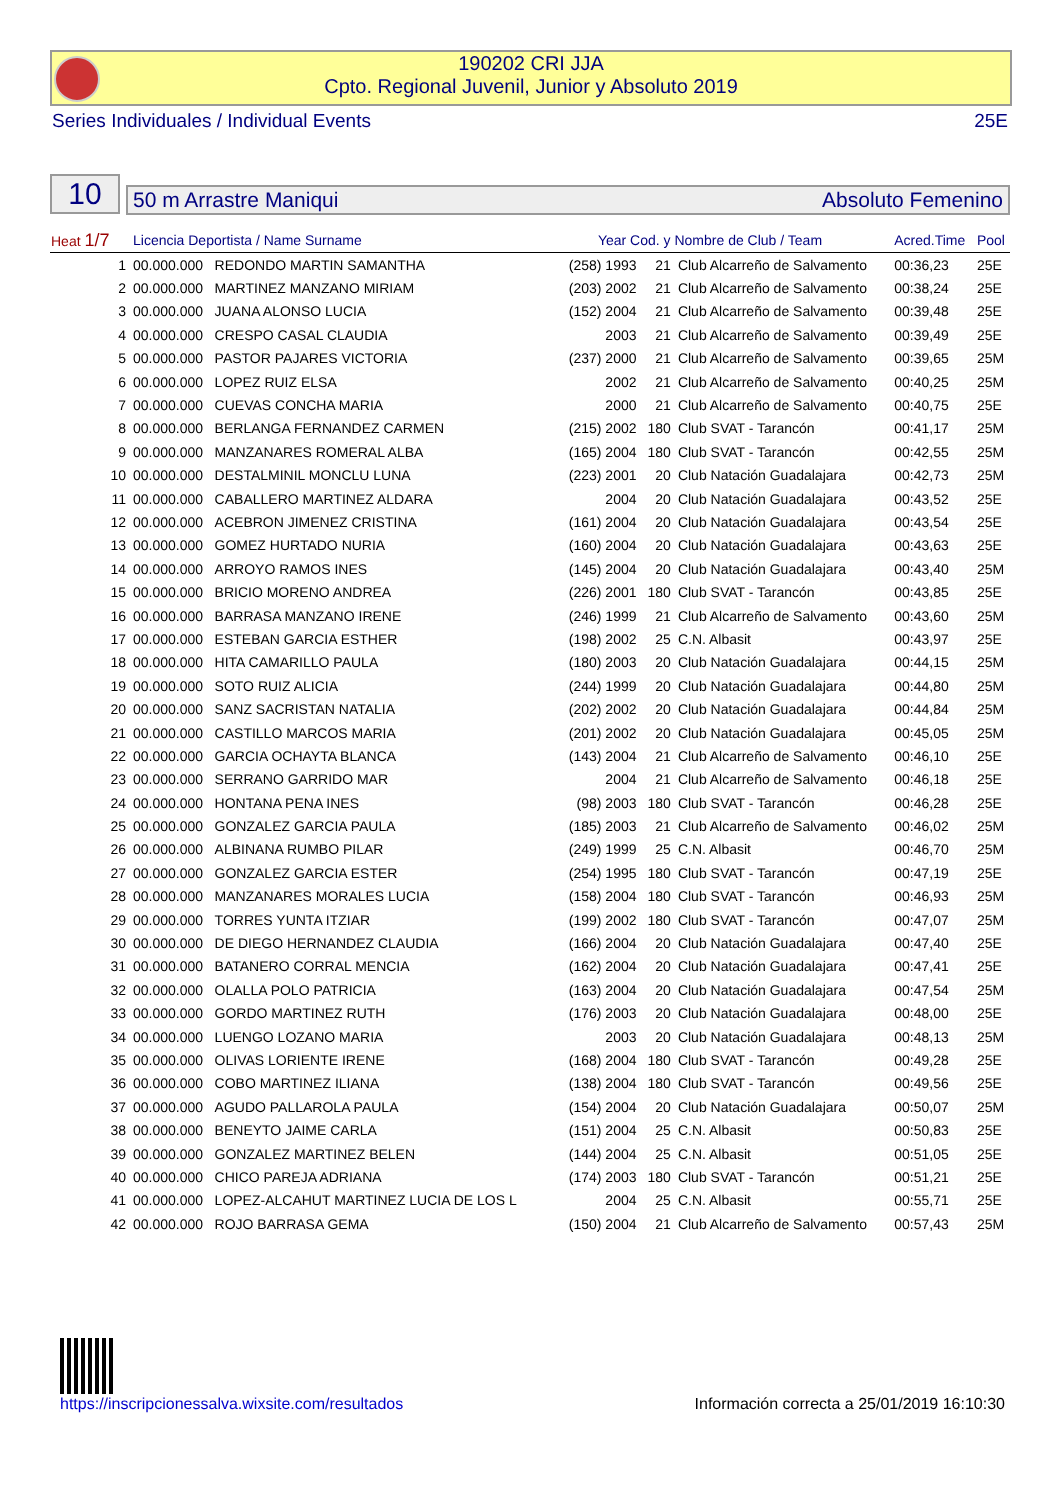190202 CRI JJA
Cpto. Regional Juvenil, Junior y Absoluto 2019
Series Individuales / Individual Events 25E
10
50 m Arrastre Maniqui Absoluto Femenino
| Heat 1/7 | Licencia Deportista / Name Surname | | Year Cod. y Nombre de Club / Team | | | Acred.Time | Pool |
| --- | --- | --- | --- | --- | --- | --- | --- |
| 1 | 00.000.000 | REDONDO MARTIN SAMANTHA | (258) 1993 | 21 | Club Alcarreño de Salvamento | 00:36,23 | 25E |
| 2 | 00.000.000 | MARTINEZ MANZANO MIRIAM | (203) 2002 | 21 | Club Alcarreño de Salvamento | 00:38,24 | 25E |
| 3 | 00.000.000 | JUANA ALONSO LUCIA | (152) 2004 | 21 | Club Alcarreño de Salvamento | 00:39,48 | 25E |
| 4 | 00.000.000 | CRESPO CASAL CLAUDIA | 2003 | 21 | Club Alcarreño de Salvamento | 00:39,49 | 25E |
| 5 | 00.000.000 | PASTOR PAJARES VICTORIA | (237) 2000 | 21 | Club Alcarreño de Salvamento | 00:39,65 | 25M |
| 6 | 00.000.000 | LOPEZ RUIZ ELSA | 2002 | 21 | Club Alcarreño de Salvamento | 00:40,25 | 25M |
| 7 | 00.000.000 | CUEVAS CONCHA MARIA | 2000 | 21 | Club Alcarreño de Salvamento | 00:40,75 | 25E |
| 8 | 00.000.000 | BERLANGA FERNANDEZ CARMEN | (215) 2002 | 180 | Club SVAT - Tarancón | 00:41,17 | 25M |
| 9 | 00.000.000 | MANZANARES ROMERAL ALBA | (165) 2004 | 180 | Club SVAT - Tarancón | 00:42,55 | 25M |
| 10 | 00.000.000 | DESTALMINIL MONCLU LUNA | (223) 2001 | 20 | Club Natación Guadalajara | 00:42,73 | 25M |
| 11 | 00.000.000 | CABALLERO MARTINEZ ALDARA | 2004 | 20 | Club Natación Guadalajara | 00:43,52 | 25E |
| 12 | 00.000.000 | ACEBRON JIMENEZ CRISTINA | (161) 2004 | 20 | Club Natación Guadalajara | 00:43,54 | 25E |
| 13 | 00.000.000 | GOMEZ HURTADO NURIA | (160) 2004 | 20 | Club Natación Guadalajara | 00:43,63 | 25E |
| 14 | 00.000.000 | ARROYO RAMOS INES | (145) 2004 | 20 | Club Natación Guadalajara | 00:43,40 | 25M |
| 15 | 00.000.000 | BRICIO MORENO ANDREA | (226) 2001 | 180 | Club SVAT - Tarancón | 00:43,85 | 25E |
| 16 | 00.000.000 | BARRASA MANZANO IRENE | (246) 1999 | 21 | Club Alcarreño de Salvamento | 00:43,60 | 25M |
| 17 | 00.000.000 | ESTEBAN GARCIA ESTHER | (198) 2002 | 25 | C.N. Albasit | 00:43,97 | 25E |
| 18 | 00.000.000 | HITA CAMARILLO PAULA | (180) 2003 | 20 | Club Natación Guadalajara | 00:44,15 | 25M |
| 19 | 00.000.000 | SOTO RUIZ ALICIA | (244) 1999 | 20 | Club Natación Guadalajara | 00:44,80 | 25M |
| 20 | 00.000.000 | SANZ SACRISTAN NATALIA | (202) 2002 | 20 | Club Natación Guadalajara | 00:44,84 | 25M |
| 21 | 00.000.000 | CASTILLO MARCOS MARIA | (201) 2002 | 20 | Club Natación Guadalajara | 00:45,05 | 25M |
| 22 | 00.000.000 | GARCIA OCHAYTA BLANCA | (143) 2004 | 21 | Club Alcarreño de Salvamento | 00:46,10 | 25E |
| 23 | 00.000.000 | SERRANO GARRIDO MAR | 2004 | 21 | Club Alcarreño de Salvamento | 00:46,18 | 25E |
| 24 | 00.000.000 | HONTANA PENA INES | (98) 2003 | 180 | Club SVAT - Tarancón | 00:46,28 | 25E |
| 25 | 00.000.000 | GONZALEZ GARCIA PAULA | (185) 2003 | 21 | Club Alcarreño de Salvamento | 00:46,02 | 25M |
| 26 | 00.000.000 | ALBINANA RUMBO PILAR | (249) 1999 | 25 | C.N. Albasit | 00:46,70 | 25M |
| 27 | 00.000.000 | GONZALEZ GARCIA ESTER | (254) 1995 | 180 | Club SVAT - Tarancón | 00:47,19 | 25E |
| 28 | 00.000.000 | MANZANARES MORALES LUCIA | (158) 2004 | 180 | Club SVAT - Tarancón | 00:46,93 | 25M |
| 29 | 00.000.000 | TORRES YUNTA ITZIAR | (199) 2002 | 180 | Club SVAT - Tarancón | 00:47,07 | 25M |
| 30 | 00.000.000 | DE DIEGO HERNANDEZ CLAUDIA | (166) 2004 | 20 | Club Natación Guadalajara | 00:47,40 | 25E |
| 31 | 00.000.000 | BATANERO CORRAL MENCIA | (162) 2004 | 20 | Club Natación Guadalajara | 00:47,41 | 25E |
| 32 | 00.000.000 | OLALLA POLO PATRICIA | (163) 2004 | 20 | Club Natación Guadalajara | 00:47,54 | 25M |
| 33 | 00.000.000 | GORDO MARTINEZ RUTH | (176) 2003 | 20 | Club Natación Guadalajara | 00:48,00 | 25E |
| 34 | 00.000.000 | LUENGO LOZANO MARIA | 2003 | 20 | Club Natación Guadalajara | 00:48,13 | 25M |
| 35 | 00.000.000 | OLIVAS LORIENTE IRENE | (168) 2004 | 180 | Club SVAT - Tarancón | 00:49,28 | 25E |
| 36 | 00.000.000 | COBO MARTINEZ ILIANA | (138) 2004 | 180 | Club SVAT - Tarancón | 00:49,56 | 25E |
| 37 | 00.000.000 | AGUDO PALLAROLA PAULA | (154) 2004 | 20 | Club Natación Guadalajara | 00:50,07 | 25M |
| 38 | 00.000.000 | BENEYTO JAIME CARLA | (151) 2004 | 25 | C.N. Albasit | 00:50,83 | 25E |
| 39 | 00.000.000 | GONZALEZ MARTINEZ BELEN | (144) 2004 | 25 | C.N. Albasit | 00:51,05 | 25E |
| 40 | 00.000.000 | CHICO PAREJA ADRIANA | (174) 2003 | 180 | Club SVAT - Tarancón | 00:51,21 | 25E |
| 41 | 00.000.000 | LOPEZ-ALCAHUT MARTINEZ LUCIA DE LOS L | 2004 | 25 | C.N. Albasit | 00:55,71 | 25E |
| 42 | 00.000.000 | ROJO BARRASA GEMA | (150) 2004 | 21 | Club Alcarreño de Salvamento | 00:57,43 | 25M |
https://inscripcionessalva.wixsite.com/resultados
Información correcta a 25/01/2019 16:10:30